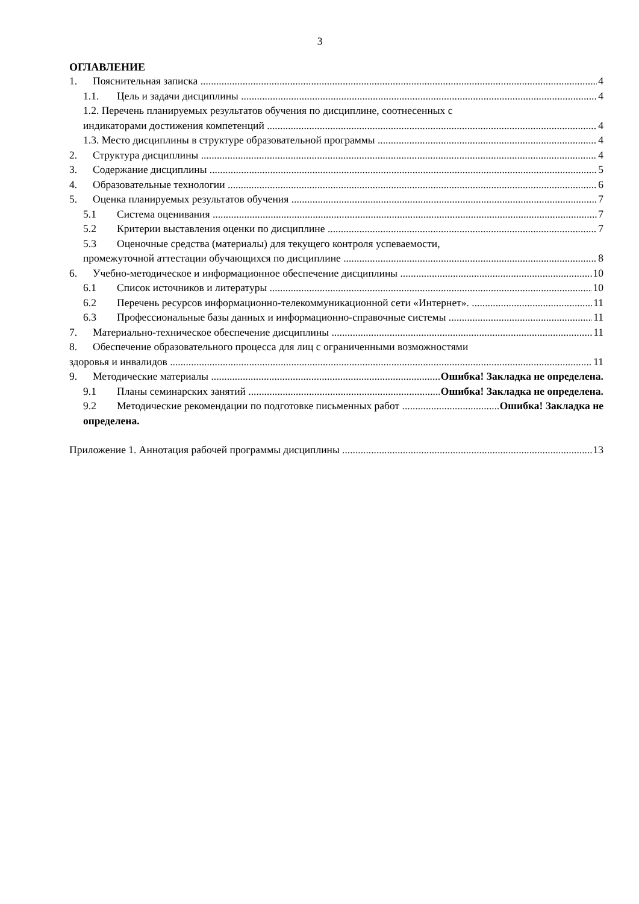3
ОГЛАВЛЕНИЕ
1. Пояснительная записка 4
1.1. Цель и задачи дисциплины 4
1.2. Перечень планируемых результатов обучения по дисциплине, соотнесенных с
индикаторами достижения компетенций 4
1.3. Место дисциплины в структуре образовательной программы 4
2. Структура дисциплины 4
3. Содержание дисциплины 5
4. Образовательные технологии 6
5. Оценка планируемых результатов обучения 7
5.1 Система оценивания 7
5.2 Критерии выставления оценки по дисциплине 7
5.3 Оценочные средства (материалы) для текущего контроля успеваемости,
промежуточной аттестации обучающихся по дисциплине 8
6. Учебно-методическое и информационное обеспечение дисциплины 10
6.1 Список источников и литературы 10
6.2 Перечень ресурсов информационно-телекоммуникационной сети «Интернет». 11
6.3 Профессиональные базы данных и информационно-справочные системы 11
7. Материально-техническое обеспечение дисциплины 11
8. Обеспечение образовательного процесса для лиц с ограниченными возможностями
здоровья и инвалидов 11
9. Методические материалы Ошибка! Закладка не определена.
9.1 Планы семинарских занятий Ошибка! Закладка не определена.
9.2 Методические рекомендации по подготовке письменных работ Ошибка! Закладка не
определена.
Приложение 1. Аннотация рабочей программы дисциплины 13